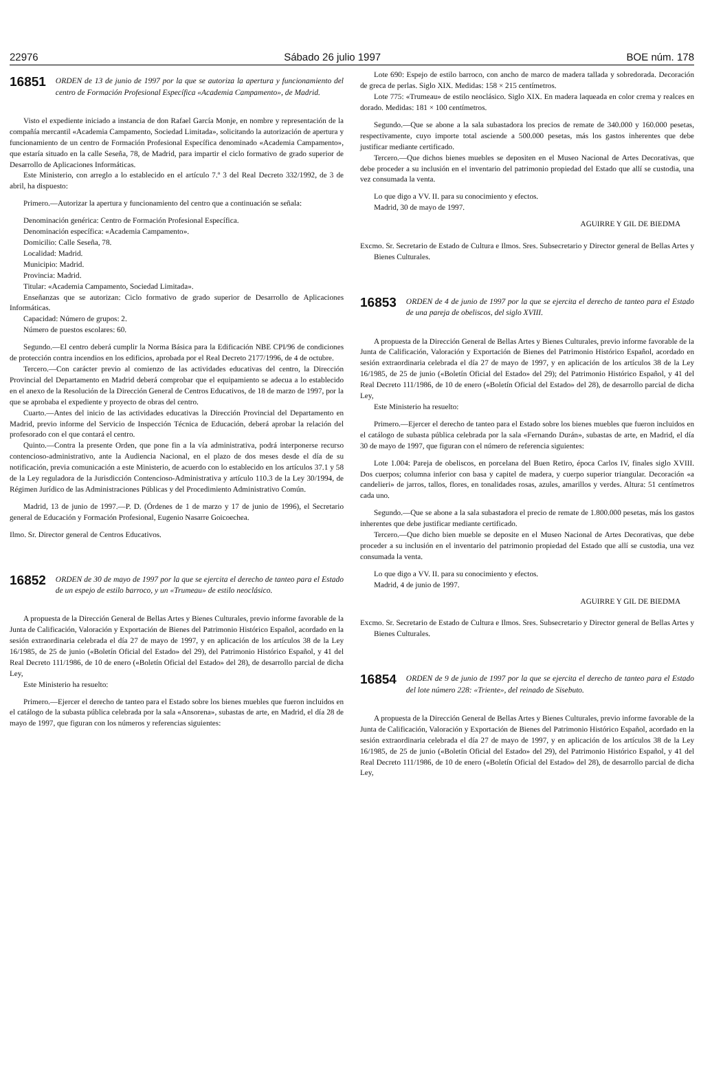22976 Sábado 26 julio 1997 BOE núm. 178
16851
ORDEN de 13 de junio de 1997 por la que se autoriza la apertura y funcionamiento del centro de Formación Profesional Específica «Academia Campamento», de Madrid.
Visto el expediente iniciado a instancia de don Rafael García Monje, en nombre y representación de la compañía mercantil «Academia Campamento, Sociedad Limitada», solicitando la autorización de apertura y funcionamiento de un centro de Formación Profesional Específica denominado «Academia Campamento», que estaría situado en la calle Seseña, 78, de Madrid, para impartir el ciclo formativo de grado superior de Desarrollo de Aplicaciones Informáticas.
Este Ministerio, con arreglo a lo establecido en el artículo 7.º 3 del Real Decreto 332/1992, de 3 de abril, ha dispuesto:
Primero.—Autorizar la apertura y funcionamiento del centro que a continuación se señala:
Denominación genérica: Centro de Formación Profesional Específica.
Denominación específica: «Academia Campamento».
Domicilio: Calle Seseña, 78.
Localidad: Madrid.
Municipio: Madrid.
Provincia: Madrid.
Titular: «Academia Campamento, Sociedad Limitada».
Enseñanzas que se autorizan: Ciclo formativo de grado superior de Desarrollo de Aplicaciones Informáticas.
Capacidad: Número de grupos: 2.
Número de puestos escolares: 60.
Segundo.—El centro deberá cumplir la Norma Básica para la Edificación NBE CPI/96 de condiciones de protección contra incendios en los edificios, aprobada por el Real Decreto 2177/1996, de 4 de octubre.
Tercero.—Con carácter previo al comienzo de las actividades educativas del centro, la Dirección Provincial del Departamento en Madrid deberá comprobar que el equipamiento se adecua a lo establecido en el anexo de la Resolución de la Dirección General de Centros Educativos, de 18 de marzo de 1997, por la que se aprobaba el expediente y proyecto de obras del centro.
Cuarto.—Antes del inicio de las actividades educativas la Dirección Provincial del Departamento en Madrid, previo informe del Servicio de Inspección Técnica de Educación, deberá aprobar la relación del profesorado con el que contará el centro.
Quinto.—Contra la presente Orden, que pone fin a la vía administrativa, podrá interponerse recurso contencioso-administrativo, ante la Audiencia Nacional, en el plazo de dos meses desde el día de su notificación, previa comunicación a este Ministerio, de acuerdo con lo establecido en los artículos 37.1 y 58 de la Ley reguladora de la Jurisdicción Contencioso-Administrativa y artículo 110.3 de la Ley 30/1994, de Régimen Jurídico de las Administraciones Públicas y del Procedimiento Administrativo Común.
Madrid, 13 de junio de 1997.—P. D. (Órdenes de 1 de marzo y 17 de junio de 1996), el Secretario general de Educación y Formación Profesional, Eugenio Nasarre Goicoechea.
Ilmo. Sr. Director general de Centros Educativos.
16852
ORDEN de 30 de mayo de 1997 por la que se ejercita el derecho de tanteo para el Estado de un espejo de estilo barroco, y un «Trumeau» de estilo neoclásico.
A propuesta de la Dirección General de Bellas Artes y Bienes Culturales, previo informe favorable de la Junta de Calificación, Valoración y Exportación de Bienes del Patrimonio Histórico Español, acordado en la sesión extraordinaria celebrada el día 27 de mayo de 1997, y en aplicación de los artículos 38 de la Ley 16/1985, de 25 de junio («Boletín Oficial del Estado» del 29), del Patrimonio Histórico Español, y 41 del Real Decreto 111/1986, de 10 de enero («Boletín Oficial del Estado» del 28), de desarrollo parcial de dicha Ley,
Este Ministerio ha resuelto:
Primero.—Ejercer el derecho de tanteo para el Estado sobre los bienes muebles que fueron incluidos en el catálogo de la subasta pública celebrada por la sala «Ansorena», subastas de arte, en Madrid, el día 28 de mayo de 1997, que figuran con los números y referencias siguientes:
Lote 690: Espejo de estilo barroco, con ancho de marco de madera tallada y sobredorada. Decoración de greca de perlas. Siglo XIX. Medidas: 158 × 215 centímetros.
Lote 775: «Trumeau» de estilo neoclásico. Siglo XIX. En madera laqueada en color crema y realces en dorado. Medidas: 181 × 100 centímetros.
Segundo.—Que se abone a la sala subastadora los precios de remate de 340.000 y 160.000 pesetas, respectivamente, cuyo importe total asciende a 500.000 pesetas, más los gastos inherentes que debe justificar mediante certificado.
Tercero.—Que dichos bienes muebles se depositen en el Museo Nacional de Artes Decorativas, que debe proceder a su inclusión en el inventario del patrimonio propiedad del Estado que allí se custodia, una vez consumada la venta.
Lo que digo a VV. II. para su conocimiento y efectos.
Madrid, 30 de mayo de 1997.
AGUIRRE Y GIL DE BIEDMA
Excmo. Sr. Secretario de Estado de Cultura e Ilmos. Sres. Subsecretario y Director general de Bellas Artes y Bienes Culturales.
16853
ORDEN de 4 de junio de 1997 por la que se ejercita el derecho de tanteo para el Estado de una pareja de obeliscos, del siglo XVIII.
A propuesta de la Dirección General de Bellas Artes y Bienes Culturales, previo informe favorable de la Junta de Calificación, Valoración y Exportación de Bienes del Patrimonio Histórico Español, acordado en sesión extraordinaria celebrada el día 27 de mayo de 1997, y en aplicación de los artículos 38 de la Ley 16/1985, de 25 de junio («Boletín Oficial del Estado» del 29); del Patrimonio Histórico Español, y 41 del Real Decreto 111/1986, de 10 de enero («Boletín Oficial del Estado» del 28), de desarrollo parcial de dicha Ley,
Este Ministerio ha resuelto:
Primero.—Ejercer el derecho de tanteo para el Estado sobre los bienes muebles que fueron incluidos en el catálogo de subasta pública celebrada por la sala «Fernando Durán», subastas de arte, en Madrid, el día 30 de mayo de 1997, que figuran con el número de referencia siguientes:
Lote 1.004: Pareja de obeliscos, en porcelana del Buen Retiro, época Carlos IV, finales siglo XVIII. Dos cuerpos; columna inferior con basa y capitel de madera, y cuerpo superior triangular. Decoración «a candelieri» de jarros, tallos, flores, en tonalidades rosas, azules, amarillos y verdes. Altura: 51 centímetros cada uno.
Segundo.—Que se abone a la sala subastadora el precio de remate de 1.800.000 pesetas, más los gastos inherentes que debe justificar mediante certificado.
Tercero.—Que dicho bien mueble se deposite en el Museo Nacional de Artes Decorativas, que debe proceder a su inclusión en el inventario del patrimonio propiedad del Estado que allí se custodia, una vez consumada la venta.
Lo que digo a VV. II. para su conocimiento y efectos.
Madrid, 4 de junio de 1997.
AGUIRRE Y GIL DE BIEDMA
Excmo. Sr. Secretario de Estado de Cultura e Ilmos. Sres. Subsecretario y Director general de Bellas Artes y Bienes Culturales.
16854
ORDEN de 9 de junio de 1997 por la que se ejercita el derecho de tanteo para el Estado del lote número 228: «Triente», del reinado de Sisebuto.
A propuesta de la Dirección General de Bellas Artes y Bienes Culturales, previo informe favorable de la Junta de Calificación, Valoración y Exportación de Bienes del Patrimonio Histórico Español, acordado en la sesión extraordinaria celebrada el día 27 de mayo de 1997, y en aplicación de los artículos 38 de la Ley 16/1985, de 25 de junio («Boletín Oficial del Estado» del 29), del Patrimonio Histórico Español, y 41 del Real Decreto 111/1986, de 10 de enero («Boletín Oficial del Estado» del 28), de desarrollo parcial de dicha Ley,